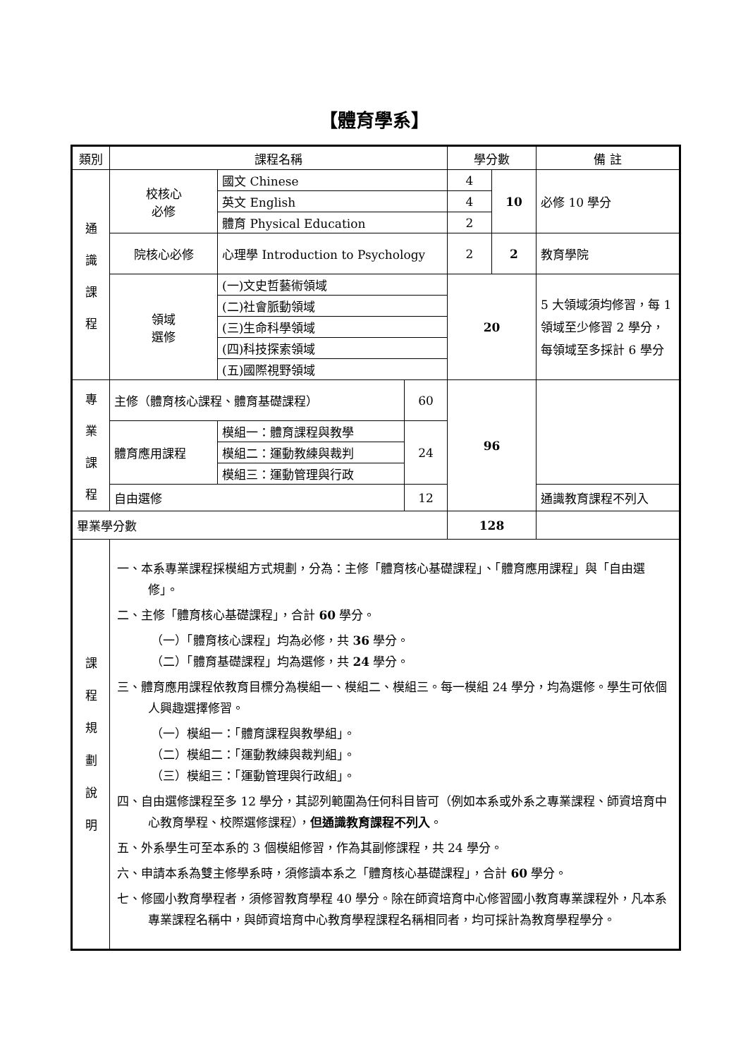【體育學系】
| 類別 | 課程名稱 | | | 學分數 | | 備 註 |
| --- | --- | --- | --- | --- | --- | --- |
| 通 識 課 程 | 校核心 必修 | 國文 Chinese | | 4 | 10 | 必修 10 學分 |
| | | 英文 English | | 4 | | |
| | | 體育 Physical Education | | 2 | | |
| | 院核心必修 | 心理學 Introduction to Psychology | | 2 | 2 | 教育學院 |
| | 領域 選修 | (一)文史哲藝術領域 | | 20 | | 5 大領域須均修習，每 1 領域至少修習 2 學分，每領域至多採計 6 學分 |
| | | (二)社會脈動領域 | | | | |
| | | (三)生命科學領域 | | | | |
| | | (四)科技探索領域 | | | | |
| | | (五)國際視野領域 | | | | |
| 專 業 課 程 | 主修（體育核心課程、體育基礎課程） | | 60 | 96 | | |
| | 體育應用課程 | 模組一：體育課程與教學 | 24 | | | |
| | | 模組二：運動教練與裁判 | | | | |
| | | 模組三：運動管理與行政 | | | | |
| | 自由選修 | | 12 | | | 通識教育課程不列入 |
| 畢業學分數 | | | | 128 | | |
| 課 程 規 劃 說 明 | 一、本系專業課程採模組方式規劃，分為：主修「體育核心基礎課程」、「體育應用課程」與「自由選修」。 二、主修「體育核心基礎課程」，合計 60 學分。 （一）「體育核心課程」均為必修，共 36 學分。 （二）「體育基礎課程」均為選修，共 24 學分。 三、體育應用課程依教育目標分為模組一、模組二、模組三。每一模組 24 學分，均為選修。學生可依個人興趣選擇修習。 （一）模組一：「體育課程與教學組」。 （二）模組二：「運動教練與裁判組」。 （三）模組三：「運動管理與行政組」。 四、自由選修課程至多 12 學分，其認列範圍為任何科目皆可（例如本系或外系之專業課程、師資培育中心教育學程、校際選修課程）， 但通識教育課程不列入 。 五、外系學生可至本系的 3 個模組修習，作為其副修課程，共 24 學分。 六、申請本系為雙主修學系時，須修讀本系之「體育核心基礎課程」，合計 60 學分。 七、修國小教育學程者，須修習教育學程 40 學分。除在師資培育中心修習國小教育專業課程外，凡本系專業課程名稱中，與師資培育中心教育學程課程名稱相同者，均可採計為教育學程學分。 | | | | | |